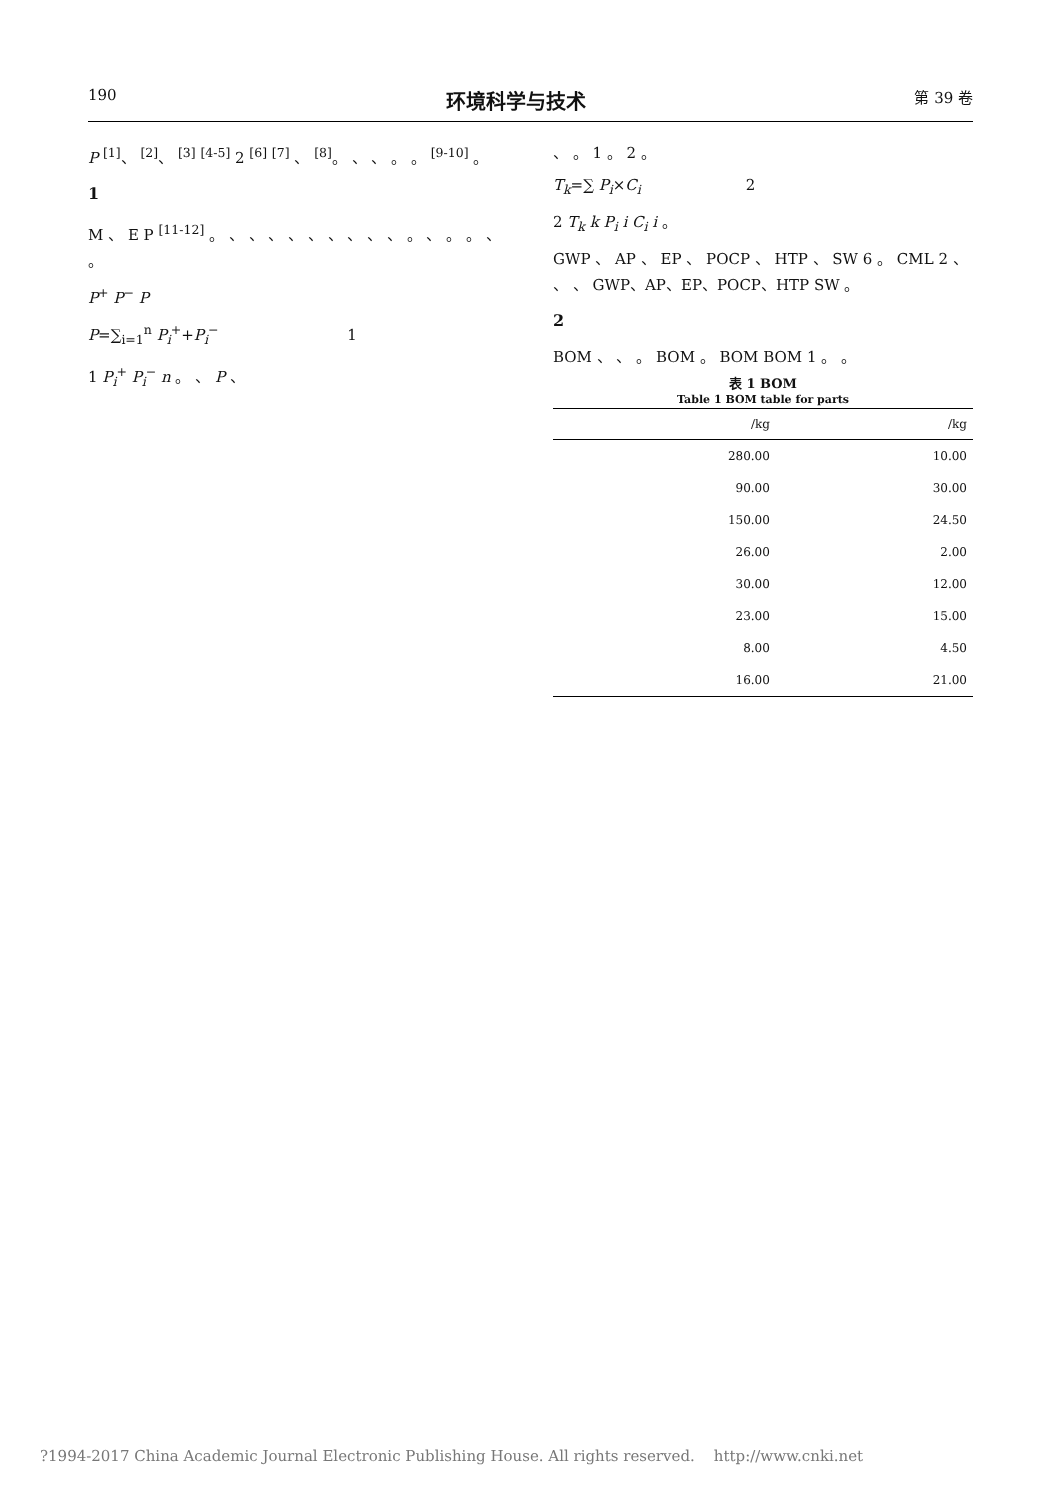190 环境科学与技术 第 39 卷
P <sup>[1]</sup>、 <sup>[2]</sup>、 <sup>[3]</sup> <sup>[4-5]</sup> 2 <sup>[6]</sup> <sup>[7]</sup> 、 <sup>[8]</sup>。 、 、 。 。 <sup>[9-10]</sup> 。
1
M 、 E P <sup>[11-12]</sup> 。 、 、 、 、 、 、 、 、 、 。 、 。 。 、 。
P<sup>+</sup> P<sup>−</sup> P
P=∑<sub>i=1</sub><sup>n</sup> P<sub>i</sub><sup>+</sup>+P<sub>i</sub><sup>−</sup> 1
1 P<sub>i</sub><sup>+</sup> P<sub>i</sub><sup>−</sup> n 。 、 P 、
、 。 1 。 2 。
T<sub>k</sub>=∑ P<sub>i</sub>×C<sub>i</sub> 2
2 T<sub>k</sub> k P<sub>i</sub> i C<sub>i</sub> i 。
GWP 、 AP 、 EP 、 POCP 、 HTP 、 SW 6 。 CML 2 、 、 、 GWP、AP、EP、POCP、HTP SW 。
2
BOM 、 、 。 BOM 。 BOM BOM 1 。 。
表 1 BOM
Table 1 BOM table for parts
| | /kg | | /kg |
| --- | --- | --- | --- |
| | 280.00 | | 10.00 |
| | 90.00 | | 30.00 |
| | 150.00 | | 24.50 |
| | 26.00 | | 2.00 |
| | 30.00 | | 12.00 |
| | 23.00 | | 15.00 |
| | 8.00 | | 4.50 |
| | 16.00 | | 21.00 |
?1994-2017 China Academic Journal Electronic Publishing House. All rights reserved. http://www.cnki.net